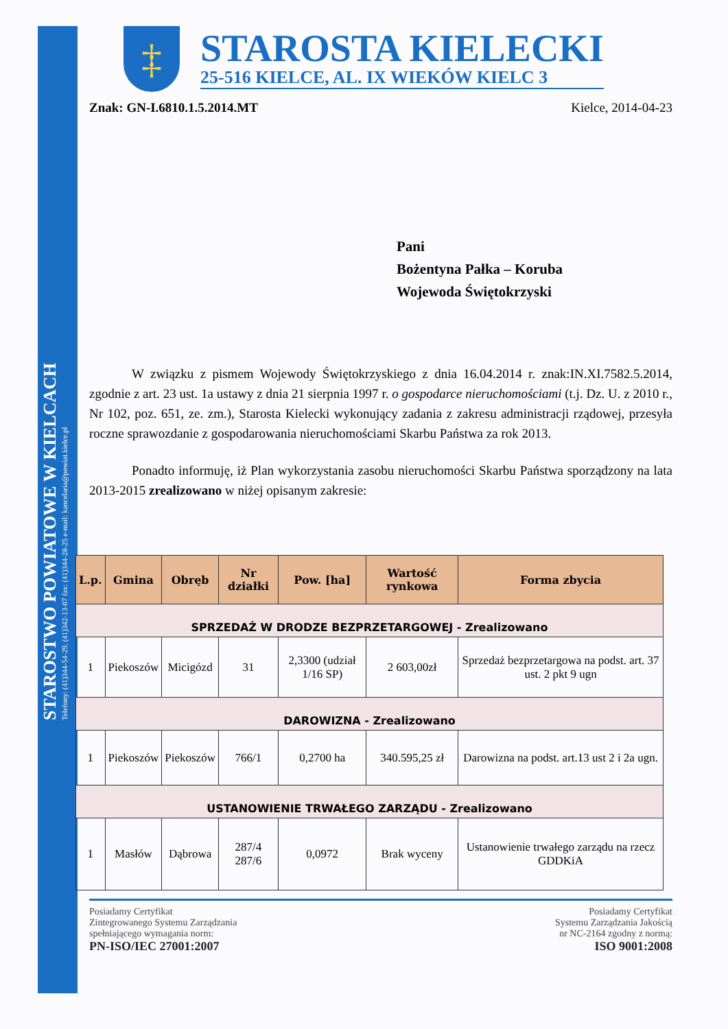STAROSTWO POWIATOWE W KIELCACH
Telefony: (41)344-54-29, (41)342-13-07 fax: (41)344-28-25 e-mail: kancelaria@powiat.kielce.pl
‡
STAROSTA KIELECKI
25-516 KIELCE, AL. IX WIEKÓW KIELC 3
Znak: GN-I.6810.1.5.2014.MT Kielce, 2014-04-23
Pani
Bożentyna Pałka – Koruba
Wojewoda Świętokrzyski
W związku z pismem Wojewody Świętokrzyskiego z dnia 16.04.2014 r. znak:IN.XI.7582.5.2014, zgodnie z art. 23 ust. 1a ustawy z dnia 21 sierpnia 1997 r. o gospodarce nieruchomościami (t.j. Dz. U. z 2010 r., Nr 102, poz. 651, ze. zm.), Starosta Kielecki wykonujący zadania z zakresu administracji rządowej, przesyła roczne sprawozdanie z gospodarowania nieruchomościami Skarbu Państwa za rok 2013.
Ponadto informuję, iż Plan wykorzystania zasobu nieruchomości Skarbu Państwa sporządzony na lata 2013-2015 zrealizowano w niżej opisanym zakresie:
| L.p. | Gmina | Obręb | Nr działki | Pow. [ha] | Wartość rynkowa | Forma zbycia |
| --- | --- | --- | --- | --- | --- | --- |
| SPRZEDAŻ W DRODZE BEZPRZETARGOWEJ - Zrealizowano | | | | | | |
| 1 | Piekoszów | Micigózd | 31 | 2,3300 (udział 1/16 SP) | 2 603,00zł | Sprzedaż bezprzetargowa na podst. art. 37 ust. 2 pkt 9 ugn |
| DAROWIZNA - Zrealizowano | | | | | | |
| 1 | Piekoszów | Piekoszów | 766/1 | 0,2700 ha | 340.595,25 zł | Darowizna na podst. art.13 ust 2 i 2a ugn. |
| USTANOWIENIE TRWAŁEGO ZARZĄDU - Zrealizowano | | | | | | |
| 1 | Masłów | Dąbrowa | 287/4 287/6 | 0,0972 | Brak wyceny | Ustanowienie trwałego zarządu na rzecz GDDKiA |
Posiadamy Certyfikat
Zintegrowanego Systemu Zarządzania
spełniającego wymagania norm:
PN-ISO/IEC 27001:2007
Posiadamy Certyfikat
Systemu Zarządzania Jakością
nr NC-2164 zgodny z normą:
ISO 9001:2008